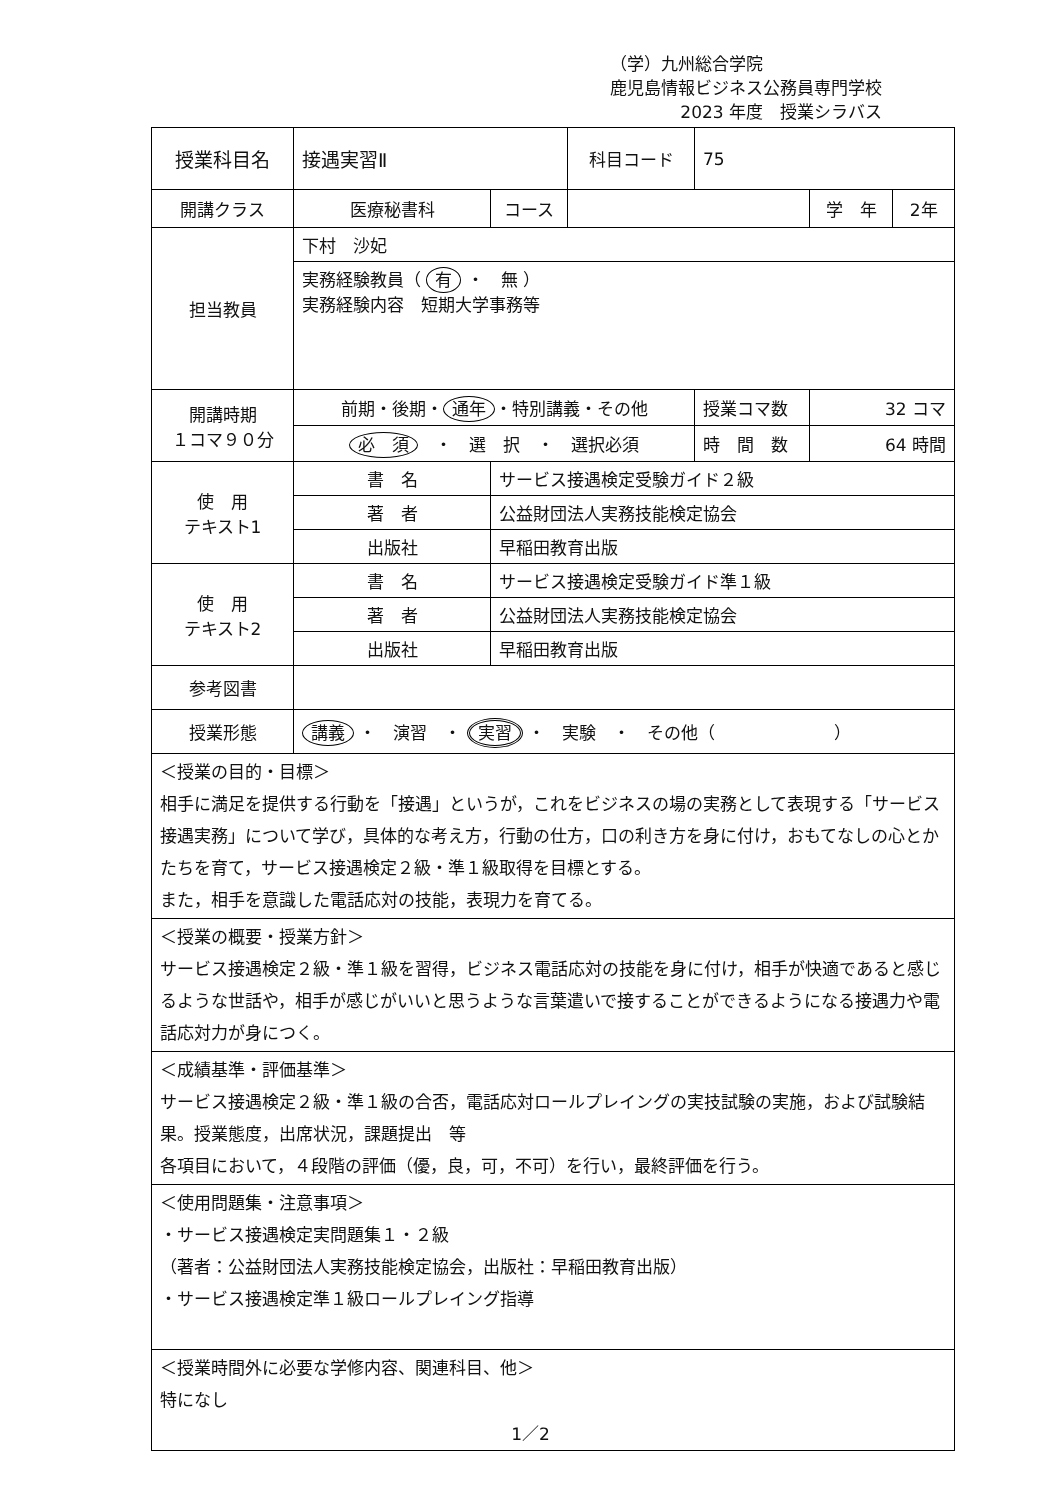（学）九州総合学院
鹿児島情報ビジネス公務員専門学校
2023 年度　授業シラバス
| 授業科目名 | 接遇実習Ⅱ | | 科目コード | 75 | | |
| 開講クラス | 医療秘書科 | コース | | | 学 年 | 2年 |
| 担当教員 | 下村 沙妃 | | | | | |
| | 実務経験教員（ 有 ・ 無 ） 実務経験内容 短期大学事務等 | | | | | |
| 開講時期 １コマ９０分 | 前期・後期・ 通年 ・特別講義・その他 | | | 授業コマ数 | 32 コマ | |
| | 必 須 ・ 選 択 ・ 選択必須 | | | 時 間 数 | 64 時間 | |
| 使 用 テキスト1 | 書 名 | サービス接遇検定受験ガイド２級 | | | | |
| | 著 者 | 公益財団法人実務技能検定協会 | | | | |
| | 出版社 | 早稲田教育出版 | | | | |
| 使 用 テキスト2 | 書 名 | サービス接遇検定受験ガイド準１級 | | | | |
| | 著 者 | 公益財団法人実務技能検定協会 | | | | |
| | 出版社 | 早稲田教育出版 | | | | |
| 参考図書 | | | | | | |
| 授業形態 | 講義 ・ 演習 ・ 実習 ・ 実験 ・ その他（ ） | | | | | |
| ＜授業の目的・目標＞ 相手に満足を提供する行動を「接遇」というが，これをビジネスの場の実務として表現する「サービス接遇実務」について学び，具体的な考え方，行動の仕方，口の利き方を身に付け，おもてなしの心とかたちを育て，サービス接遇検定２級・準１級取得を目標とする。 また，相手を意識した電話応対の技能，表現力を育てる。 | | | | | | |
| ＜授業の概要・授業方針＞ サービス接遇検定２級・準１級を習得，ビジネス電話応対の技能を身に付け，相手が快適であると感じるような世話や，相手が感じがいいと思うような言葉遣いで接することができるようになる接遇力や電話応対力が身につく。 | | | | | | |
| ＜成績基準・評価基準＞ サービス接遇検定２級・準１級の合否，電話応対ロールプレイングの実技試験の実施，および試験結果。授業態度，出席状況，課題提出 等 各項目において，４段階の評価（優，良，可，不可）を行い，最終評価を行う。 | | | | | | |
| ＜使用問題集・注意事項＞ ・サービス接遇検定実問題集１・２級 （著者：公益財団法人実務技能検定協会，出版社：早稲田教育出版） ・サービス接遇検定準１級ロールプレイング指導 | | | | | | |
| ＜授業時間外に必要な学修内容、関連科目、他＞ 特になし | | | | | | |
1／2